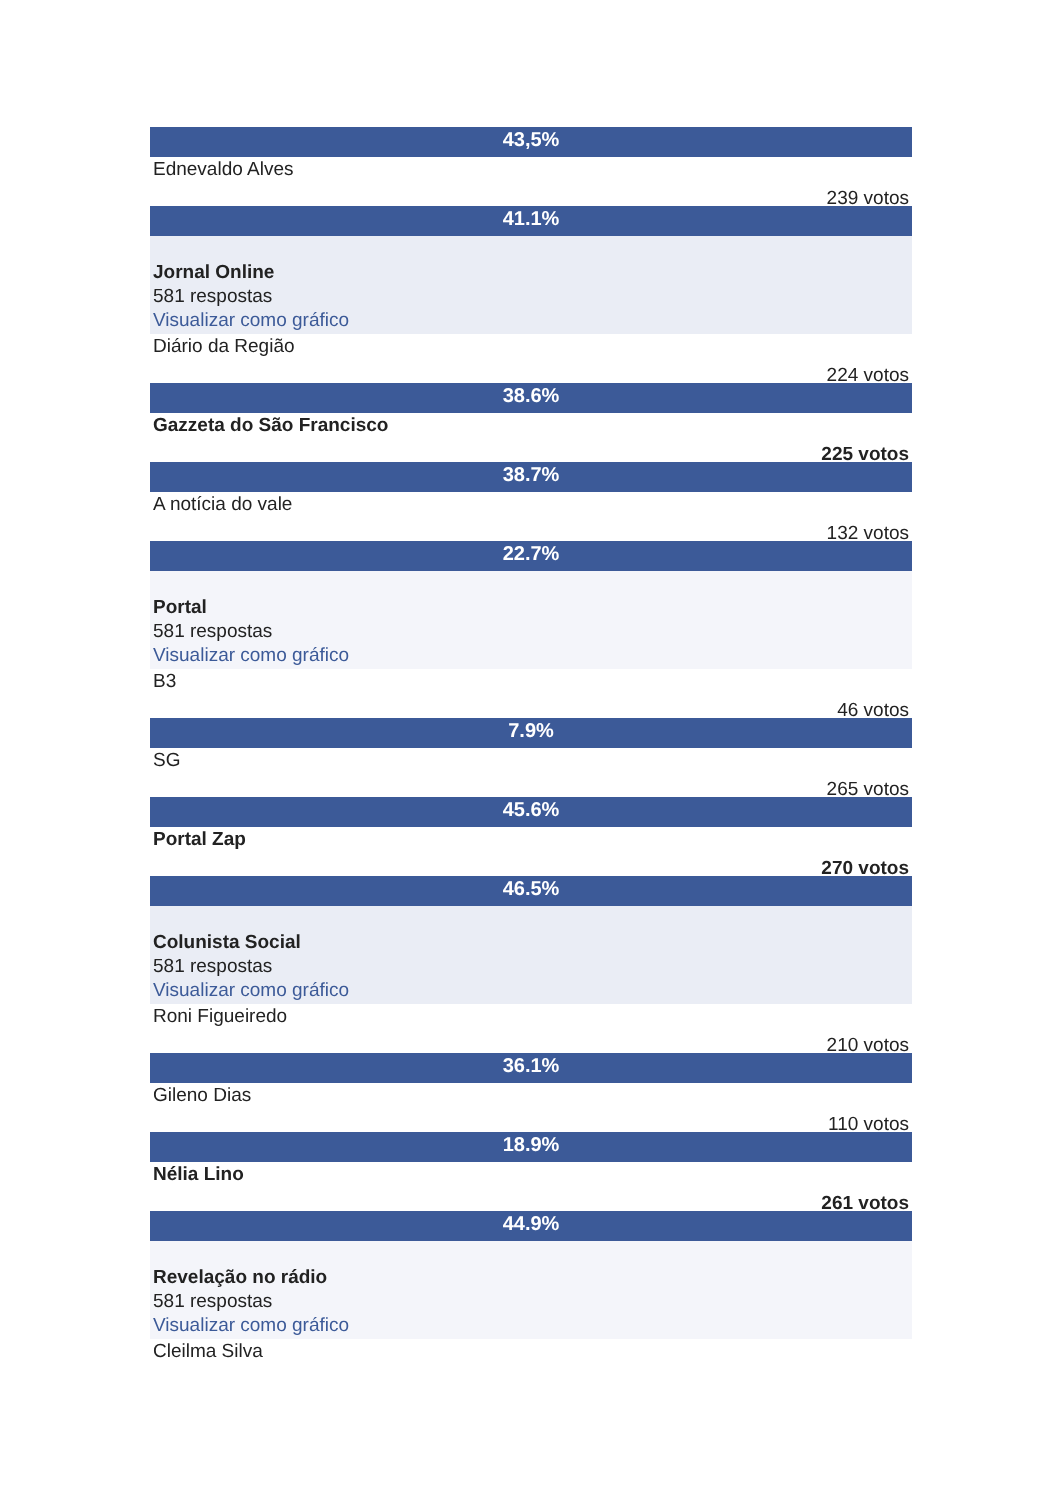43,5%
Ednevaldo Alves
239 votos
41.1%
Jornal Online
581 respostas
Visualizar como gráfico
Diário da Região
224 votos
38.6%
Gazzeta do São Francisco
225 votos
38.7%
A notícia do vale
132 votos
22.7%
Portal
581 respostas
Visualizar como gráfico
B3
46 votos
7.9%
SG
265 votos
45.6%
Portal Zap
270 votos
46.5%
Colunista Social
581 respostas
Visualizar como gráfico
Roni Figueiredo
210 votos
36.1%
Gileno Dias
110 votos
18.9%
Nélia Lino
261 votos
44.9%
Revelação no rádio
581 respostas
Visualizar como gráfico
Cleilma Silva